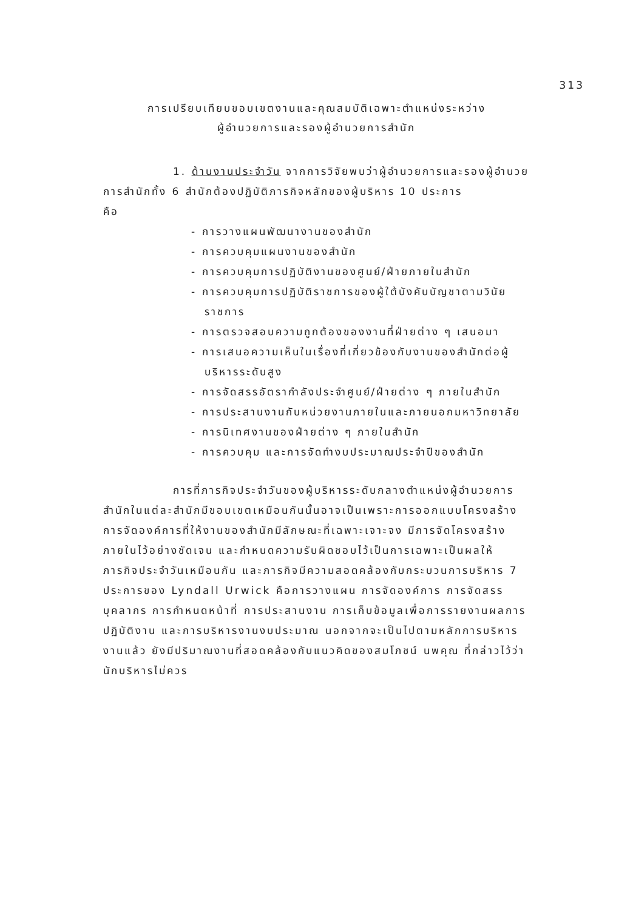313
การเปรียบเทียบขอบเขตงานและคุณสมบัติเฉพาะตำแหน่งระหว่าง
ผู้อำนวยการและรองผู้อำนวยการสำนัก
1. ด้านงานประจำวัน จากการวิจัยพบว่าผู้อำนวยการและรองผู้อำนวยการสำนักทั้ง 6 สำนักต้องปฏิบัติภารกิจหลักของผู้บริหาร 10 ประการ
คือ
- การวางแผนพัฒนางานของสำนัก
- การควบคุมแผนงานของสำนัก
- การควบคุมการปฏิบัติงานของศูนย์/ฝ่ายภายในสำนัก
- การควบคุมการปฏิบัติราชการของผู้ใต้บังคับบัญชาตามวินัยราชการ
- การตรวจสอบความถูกต้องของงานที่ฝ่ายต่าง ๆ เสนอมา
- การเสนอความเห็นในเรื่องที่เกี่ยวข้องกับงานของสำนักต่อผู้บริหารระดับสูง
- การจัดสรรอัตรากำลังประจำศูนย์/ฝ่ายต่าง ๆ ภายในสำนัก
- การประสานงานกับหน่วยงานภายในและภายนอกมหาวิทยาลัย
- การนิเทศงานของฝ่ายต่าง ๆ ภายในสำนัก
- การควบคุม และการจัดทำงบประมาณประจำปีของสำนัก
การที่ภารกิจประจำวันของผู้บริหารระดับกลางตำแหน่งผู้อำนวยการสำนักในแต่ละสำนักมีขอบเขตเหมือนกันนั้นอาจเป็นเพราะการออกแบบโครงสร้างการจัดองค์การที่ให้งานของสำนักมีลักษณะที่เฉพาะเจาะจง มีการจัดโครงสร้างภายในไว้อย่างชัดเจน และกำหนดความรับผิดชอบไว้เป็นการเฉพาะเป็นผลให้ภารกิจประจำวันเหมือนกัน และภารกิจมีความสอดคล้องกับกระบวนการบริหาร 7 ประการของ Lyndall Urwick คือการวางแผน การจัดองค์การ การจัดสรรบุคลากร การกำหนดหน้าที่ การประสานงาน การเก็บข้อมูลเพื่อการรายงานผลการปฏิบัติงาน และการบริหารงานงบประมาณ นอกจากจะเป็นไปตามหลักการบริหารงานแล้ว ยังมีปริมาณงานที่สอดคล้องกับแนวคิดของสมโภชน์ นพคุณ ที่กล่าวไว้ว่านักบริหารไม่ควร